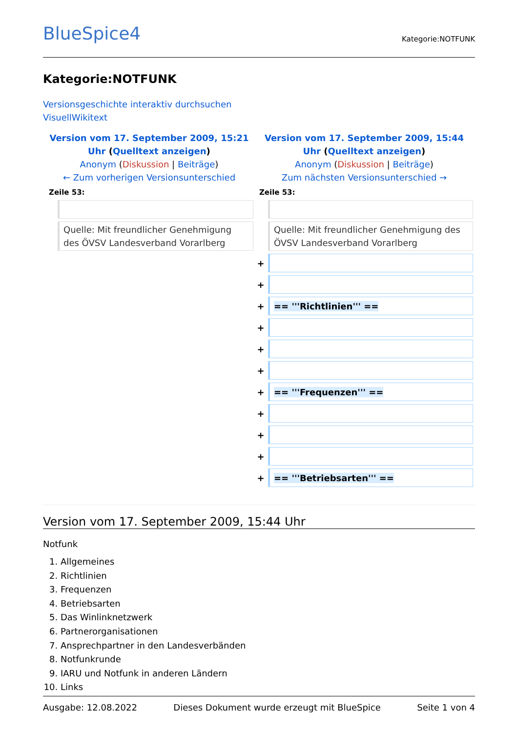BlueSpice4
Kategorie:NOTFUNK
Kategorie:NOTFUNK
Versionsgeschichte interaktiv durchsuchen
VisuellWikitext
| Version vom 17. September 2009, 15:21 Uhr ( Quelltext anzeigen ) Anonym ( Diskussion / Beiträge ) ← Zum vorherigen Versionsunterschied | | Version vom 17. September 2009, 15:44 Uhr ( Quelltext anzeigen ) Anonym ( Diskussion / Beiträge ) Zum nächsten Versionsunterschied → | |
| Zeile 53: | | Zeile 53: | |
| | Quelle: Mit freundlicher Genehmigung des ÖVSV Landesverband Vorarlberg | | Quelle: Mit freundlicher Genehmigung des ÖVSV Landesverband Vorarlberg |
| | | + | |
| | | + | |
| | | + | == '''Richtlinien''' == |
| | | + | |
| | | + | |
| | | + | |
| | | + | == '''Frequenzen''' == |
| | | + | |
| | | + | |
| | | + | |
| | | + | == '''Betriebsarten''' == |
Version vom 17. September 2009, 15:44 Uhr
Notfunk
1. Allgemeines
2. Richtlinien
3. Frequenzen
4. Betriebsarten
5. Das Winlinknetzwerk
6. Partnerorganisationen
7. Ansprechpartner in den Landesverbänden
8. Notfunkrunde
9. IARU und Notfunk in anderen Ländern
10. Links
Ausgabe: 12.08.2022 Dieses Dokument wurde erzeugt mit BlueSpice Seite 1 von 4